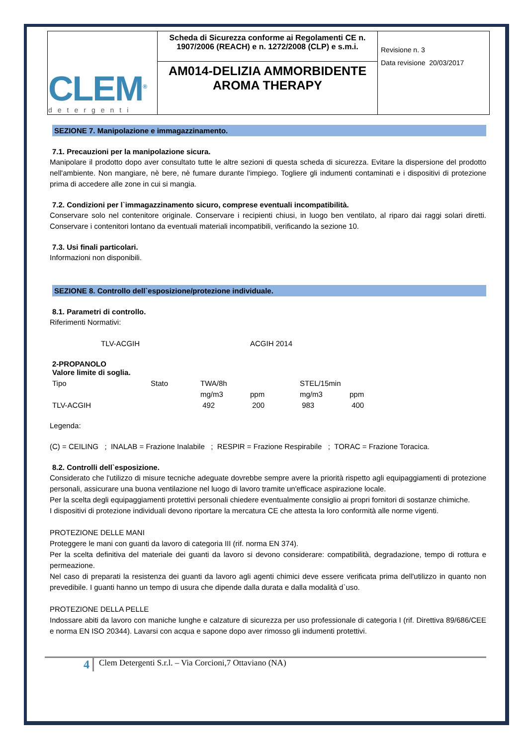| CLEM<sup>®</sup> detergenti | Scheda di Sicurezza conforme ai Regolamenti CE n. 1907/2006 (REACH) e n. 1272/2008 (CLP) e s.m.i. | Revisione n. 3 Data revisione 20/03/2017 |
| | AM014-DELIZIA AMMORBIDENTE AROMA THERAPY | |
SEZIONE 7. Manipolazione e immagazzinamento.
7.1. Precauzioni per la manipolazione sicura.
Manipolare il prodotto dopo aver consultato tutte le altre sezioni di questa scheda di sicurezza. Evitare la dispersione del prodotto nell'ambiente. Non mangiare, nè bere, nè fumare durante l'impiego. Togliere gli indumenti contaminati e i dispositivi di protezione prima di accedere alle zone in cui si mangia.
7.2. Condizioni per l`immagazzinamento sicuro, comprese eventuali incompatibilità.
Conservare solo nel contenitore originale. Conservare i recipienti chiusi, in luogo ben ventilato, al riparo dai raggi solari diretti. Conservare i contenitori lontano da eventuali materiali incompatibili, verificando la sezione 10.
7.3. Usi finali particolari.
Informazioni non disponibili.
SEZIONE 8. Controllo dell`esposizione/protezione individuale.
8.1. Parametri di controllo.
Riferimenti Normativi:
| TLV-ACGIH | ACGIH 2014 |
2-PROPANOLO
Valore limite di soglia.
| Tipo | Stato | TWA/8h | | STEL/15min | |
| | | mg/m3 | ppm | mg/m3 | ppm |
| TLV-ACGIH | | 492 | 200 | 983 | 400 |
Legenda:
(C) = CEILING ; INALAB = Frazione Inalabile ; RESPIR = Frazione Respirabile ; TORAC = Frazione Toracica.
8.2. Controlli dell`esposizione.
Considerato che l'utilizzo di misure tecniche adeguate dovrebbe sempre avere la priorità rispetto agli equipaggiamenti di protezione personali, assicurare una buona ventilazione nel luogo di lavoro tramite un'efficace aspirazione locale.
Per la scelta degli equipaggiamenti protettivi personali chiedere eventualmente consiglio ai propri fornitori di sostanze chimiche.
I dispositivi di protezione individuali devono riportare la mercatura CE che attesta la loro conformità alle norme vigenti.
PROTEZIONE DELLE MANI
Proteggere le mani con guanti da lavoro di categoria III (rif. norma EN 374).
Per la scelta definitiva del materiale dei guanti da lavoro si devono considerare: compatibilità, degradazione, tempo di rottura e permeazione.
Nel caso di preparati la resistenza dei guanti da lavoro agli agenti chimici deve essere verificata prima dell'utilizzo in quanto non prevedibile. I guanti hanno un tempo di usura che dipende dalla durata e dalla modalità d`uso.
PROTEZIONE DELLA PELLE
Indossare abiti da lavoro con maniche lunghe e calzature di sicurezza per uso professionale di categoria I (rif. Direttiva 89/686/CEE e norma EN ISO 20344). Lavarsi con acqua e sapone dopo aver rimosso gli indumenti protettivi.
4
Clem Detergenti S.r.l. – Via Corcioni,7 Ottaviano (NA)